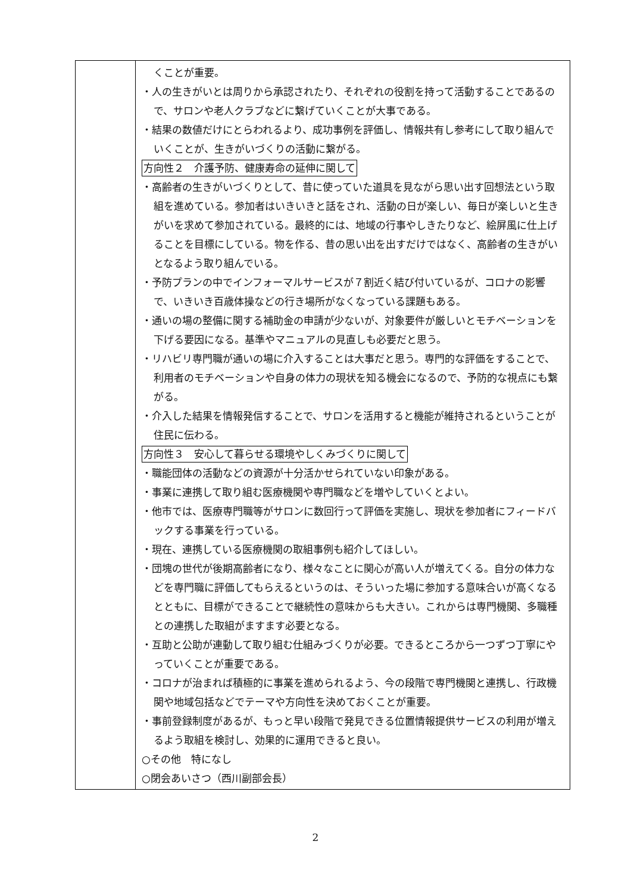| | くことが重要。 ・人の生きがいとは周りから承認されたり、それぞれの役割を持って活動することであるので、サロンや老人クラブなどに繋げていくことが大事である。 ・結果の数値だけにとらわれるより、成功事例を評価し、情報共有し参考にして取り組んでいくことが、生きがいづくりの活動に繋がる。 方向性２ 介護予防、健康寿命の延伸に関して ・高齢者の生きがいづくりとして、昔に使っていた道具を見ながら思い出す回想法という取組を進めている。参加者はいきいきと話をされ、活動の日が楽しい、毎日が楽しいと生きがいを求めて参加されている。最終的には、地域の行事やしきたりなど、絵屏風に仕上げることを目標にしている。物を作る、昔の思い出を出すだけではなく、高齢者の生きがいとなるよう取り組んでいる。 ・予防プランの中でインフォーマルサービスが７割近く結び付いているが、コロナの影響で、いきいき百歳体操などの行き場所がなくなっている課題もある。 ・通いの場の整備に関する補助金の申請が少ないが、対象要件が厳しいとモチベーションを下げる要因になる。基準やマニュアルの見直しも必要だと思う。 ・リハビリ専門職が通いの場に介入することは大事だと思う。専門的な評価をすることで、利用者のモチベーションや自身の体力の現状を知る機会になるので、予防的な視点にも繋がる。 ・介入した結果を情報発信することで、サロンを活用すると機能が維持されるということが住民に伝わる。 方向性３ 安心して暮らせる環境やしくみづくりに関して ・職能団体の活動などの資源が十分活かせられていない印象がある。 ・事業に連携して取り組む医療機関や専門職などを増やしていくとよい。 ・他市では、医療専門職等がサロンに数回行って評価を実施し、現状を参加者にフィードバックする事業を行っている。 ・現在、連携している医療機関の取組事例も紹介してほしい。 ・団塊の世代が後期高齢者になり、様々なことに関心が高い人が増えてくる。自分の体力などを専門職に評価してもらえるというのは、そういった場に参加する意味合いが高くなるとともに、目標ができることで継続性の意味からも大きい。これからは専門機関、多職種との連携した取組がますます必要となる。 ・互助と公助が連動して取り組む仕組みづくりが必要。できるところから一つずつ丁寧にやっていくことが重要である。 ・コロナが治まれば積極的に事業を進められるよう、今の段階で専門機関と連携し、行政機関や地域包括などでテーマや方向性を決めておくことが重要。 ・事前登録制度があるが、もっと早い段階で発見できる位置情報提供サービスの利用が増えるよう取組を検討し、効果的に運用できると良い。 ○その他 特になし ○閉会あいさつ（西川副部会長） |
2